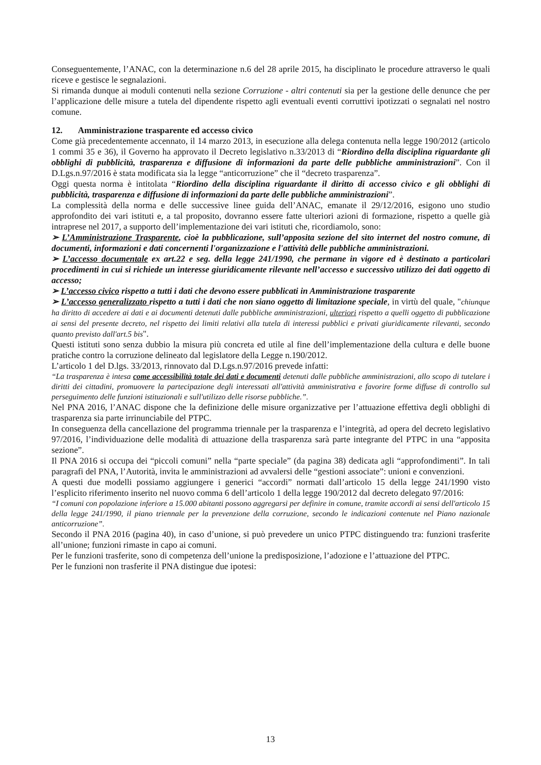Conseguentemente, l’ANAC, con la determinazione n.6 del 28 aprile 2015, ha disciplinato le procedure attraverso le quali riceve e gestisce le segnalazioni.
Si rimanda dunque ai moduli contenuti nella sezione Corruzione - altri contenuti sia per la gestione delle denunce che per l’applicazione delle misure a tutela del dipendente rispetto agli eventuali eventi corruttivi ipotizzati o segnalati nel nostro comune.
12. Amministrazione trasparente ed accesso civico
Come già precedentemente accennato, il 14 marzo 2013, in esecuzione alla delega contenuta nella legge 190/2012 (articolo 1 commi 35 e 36), il Governo ha approvato il Decreto legislativo n.33/2013 di “Riordino della disciplina riguardante gli obblighi di pubblicità, trasparenza e diffusione di informazioni da parte delle pubbliche amministrazioni”. Con il D.Lgs.n.97/2016 è stata modificata sia la legge “anticorruzione” che il “decreto trasparenza”.
Oggi questa norma è intitolata “Riordino della disciplina riguardante il diritto di accesso civico e gli obblighi di pubblicità, trasparenza e diffusione di informazioni da parte delle pubbliche amministrazioni”.
La complessità della norma e delle successive linee guida dell’ANAC, emanate il 29/12/2016, esigono uno studio approfondito dei vari istituti e, a tal proposito, dovranno essere fatte ulteriori azioni di formazione, rispetto a quelle già intraprese nel 2017, a supporto dell’implementazione dei vari istituti che, ricordiamolo, sono:
➢ L’Amministrazione Trasparente, cioè la pubblicazione, sull’apposita sezione del sito internet del nostro comune, di documenti, informazioni e dati concernenti l'organizzazione e l'attività delle pubbliche amministrazioni.
➢ L’accesso documentale ex art.22 e seg. della legge 241/1990, che permane in vigore ed è destinato a particolari procedimenti in cui si richiede un interesse giuridicamente rilevante nell’accesso e successivo utilizzo dei dati oggetto di accesso;
➢ L’accesso civico rispetto a tutti i dati che devono essere pubblicati in Amministrazione trasparente
➢ L’accesso generalizzato rispetto a tutti i dati che non siano oggetto di limitazione speciale, in virtù del quale, "chiunque ha diritto di accedere ai dati e ai documenti detenuti dalle pubbliche amministrazioni, ulteriori rispetto a quelli oggetto di pubblicazione ai sensi del presente decreto, nel rispetto dei limiti relativi alla tutela di interessi pubblici e privati giuridicamente rilevanti, secondo quanto previsto dall'art.5 bis".
Questi istituti sono senza dubbio la misura più concreta ed utile al fine dell’implementazione della cultura e delle buone pratiche contro la corruzione delineato dal legislatore della Legge n.190/2012.
L’articolo 1 del D.lgs. 33/2013, rinnovato dal D.Lgs.n.97/2016 prevede infatti:
“La trasparenza è intesa come accessibilità totale dei dati e documenti detenuti dalle pubbliche amministrazioni, allo scopo di tutelare i diritti dei cittadini, promuovere la partecipazione degli interessati all'attività amministrativa e favorire forme diffuse di controllo sul perseguimento delle funzioni istituzionali e sull'utilizzo delle risorse pubbliche.”.
Nel PNA 2016, l’ANAC dispone che la definizione delle misure organizzative per l’attuazione effettiva degli obblighi di trasparenza sia parte irrinunciabile del PTPC.
In conseguenza della cancellazione del programma triennale per la trasparenza e l’integrità, ad opera del decreto legislativo 97/2016, l’individuazione delle modalità di attuazione della trasparenza sarà parte integrante del PTPC in una “apposita sezione”.
Il PNA 2016 si occupa dei “piccoli comuni” nella “parte speciale” (da pagina 38) dedicata agli “approfondimenti”. In tali paragrafi del PNA, l’Autorità, invita le amministrazioni ad avvalersi delle “gestioni associate”: unioni e convenzioni.
A questi due modelli possiamo aggiungere i generici “accordi” normati dall’articolo 15 della legge 241/1990 visto l’esplicito riferimento inserito nel nuovo comma 6 dell’articolo 1 della legge 190/2012 dal decreto delegato 97/2016:
“I comuni con popolazione inferiore a 15.000 abitanti possono aggregarsi per definire in comune, tramite accordi ai sensi dell'articolo 15 della legge 241/1990, il piano triennale per la prevenzione della corruzione, secondo le indicazioni contenute nel Piano nazionale anticorruzione”.
Secondo il PNA 2016 (pagina 40), in caso d’unione, si può prevedere un unico PTPC distinguendo tra: funzioni trasferite all’unione; funzioni rimaste in capo ai comuni.
Per le funzioni trasferite, sono di competenza dell’unione la predisposizione, l’adozione e l’attuazione del PTPC.
Per le funzioni non trasferite il PNA distingue due ipotesi:
13